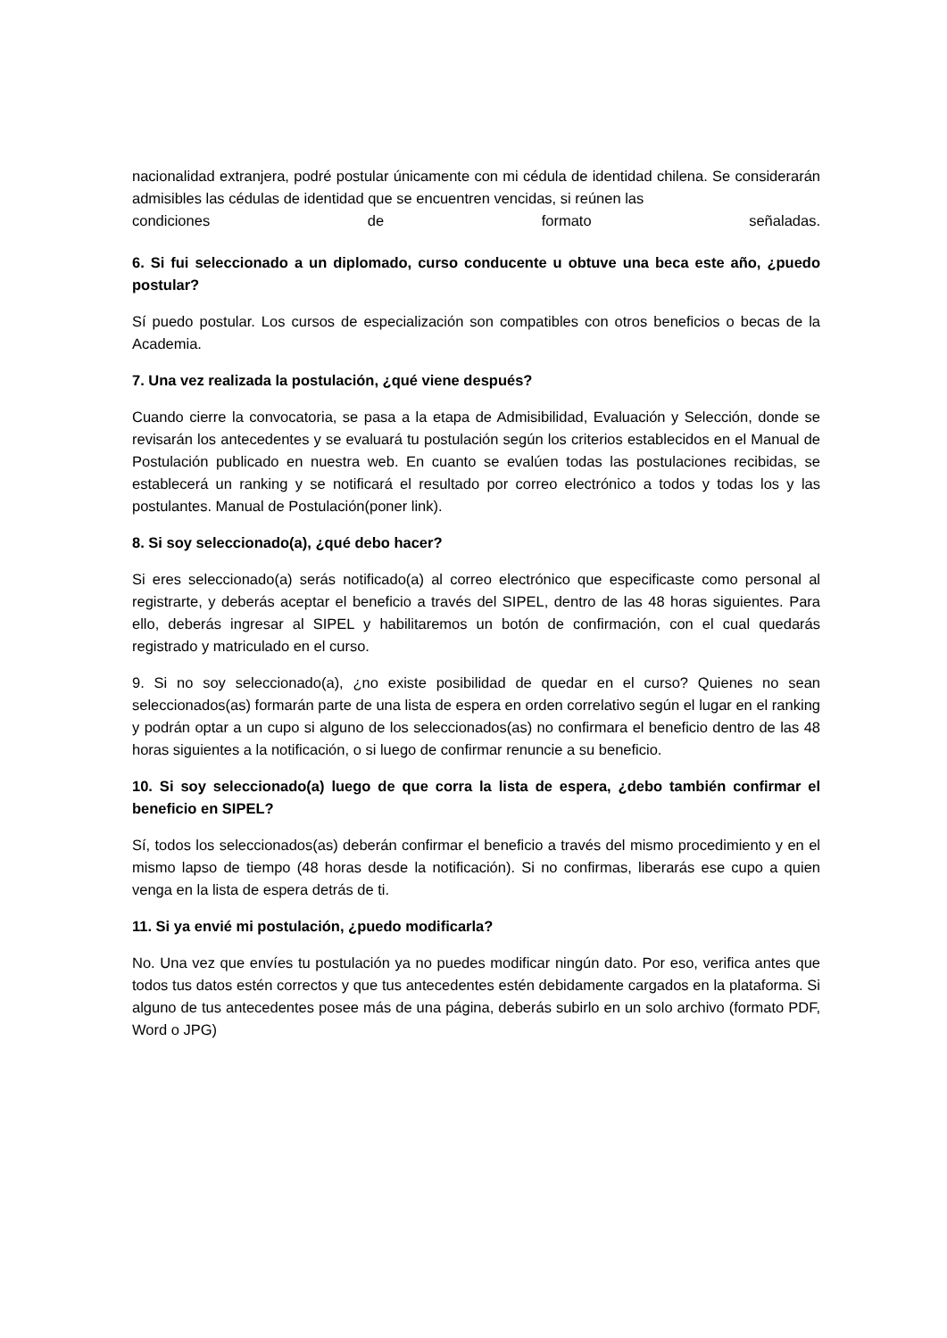nacionalidad extranjera, podré postular únicamente con mi cédula de identidad chilena. Se considerarán admisibles las cédulas de identidad que se encuentren vencidas, si reúnen las
condiciones de formato señaladas.
6. Si fui seleccionado a un diplomado, curso conducente u obtuve una beca este año, ¿puedo postular?
Sí puedo postular. Los cursos de especialización son compatibles con otros beneficios o becas de la Academia.
7. Una vez realizada la postulación, ¿qué viene después?
Cuando cierre la convocatoria, se pasa a la etapa de Admisibilidad, Evaluación y Selección, donde se revisarán los antecedentes y se evaluará tu postulación según los criterios establecidos en el Manual de Postulación publicado en nuestra web. En cuanto se evalúen todas las postulaciones recibidas, se establecerá un ranking y se notificará el resultado por correo electrónico a todos y todas los y las postulantes. Manual de Postulación(poner link).
8. Si soy seleccionado(a), ¿qué debo hacer?
Si eres seleccionado(a) serás notificado(a) al correo electrónico que especificaste como personal al registrarte, y deberás aceptar el beneficio a través del SIPEL, dentro de las 48 horas siguientes. Para ello, deberás ingresar al SIPEL y habilitaremos un botón de confirmación, con el cual quedarás registrado y matriculado en el curso.
9. Si no soy seleccionado(a), ¿no existe posibilidad de quedar en el curso? Quienes no sean seleccionados(as) formarán parte de una lista de espera en orden correlativo según el lugar en el ranking y podrán optar a un cupo si alguno de los seleccionados(as) no confirmara el beneficio dentro de las 48 horas siguientes a la notificación, o si luego de confirmar renuncie a su beneficio.
10. Si soy seleccionado(a) luego de que corra la lista de espera, ¿debo también confirmar el beneficio en SIPEL?
Sí, todos los seleccionados(as) deberán confirmar el beneficio a través del mismo procedimiento y en el mismo lapso de tiempo (48 horas desde la notificación). Si no confirmas, liberarás ese cupo a quien venga en la lista de espera detrás de ti.
11. Si ya envié mi postulación, ¿puedo modificarla?
No. Una vez que envíes tu postulación ya no puedes modificar ningún dato. Por eso, verifica antes que todos tus datos estén correctos y que tus antecedentes estén debidamente cargados en la plataforma. Si alguno de tus antecedentes posee más de una página, deberás subirlo en un solo archivo (formato PDF, Word o JPG)